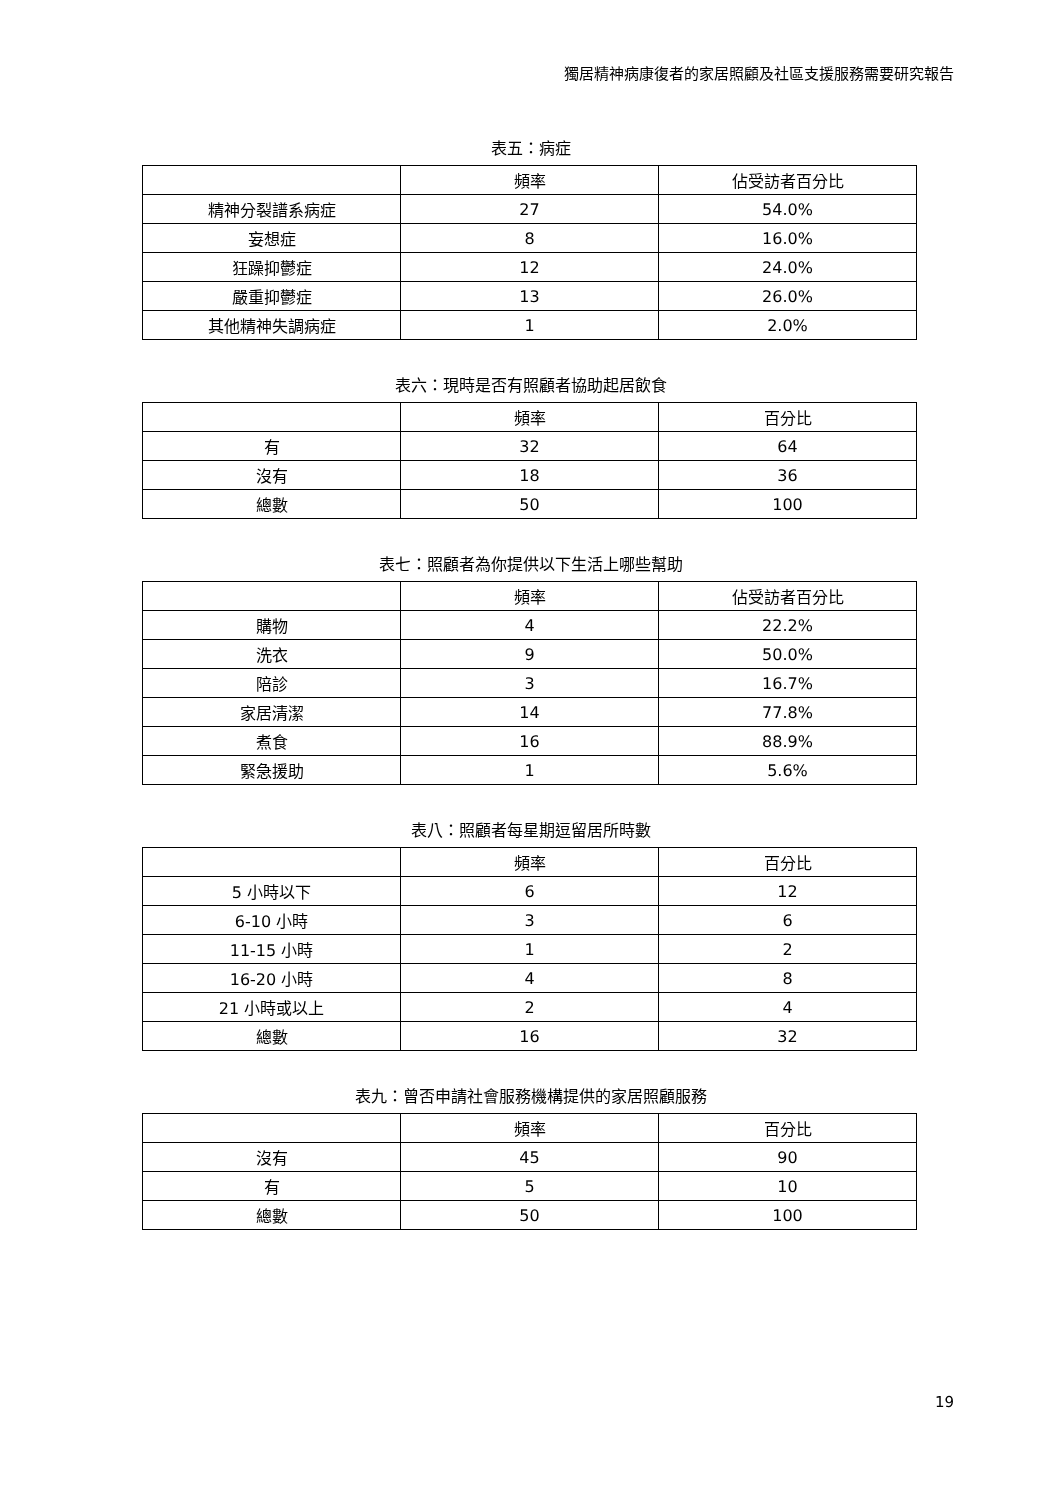獨居精神病康復者的家居照顧及社區支援服務需要研究報告
表五：病症
| | 頻率 | 佔受訪者百分比 |
| --- | --- | --- |
| 精神分裂譜系病症 | 27 | 54.0% |
| 妄想症 | 8 | 16.0% |
| 狂躁抑鬱症 | 12 | 24.0% |
| 嚴重抑鬱症 | 13 | 26.0% |
| 其他精神失調病症 | 1 | 2.0% |
表六：現時是否有照顧者協助起居飲食
| | 頻率 | 百分比 |
| --- | --- | --- |
| 有 | 32 | 64 |
| 沒有 | 18 | 36 |
| 總數 | 50 | 100 |
表七：照顧者為你提供以下生活上哪些幫助
| | 頻率 | 佔受訪者百分比 |
| --- | --- | --- |
| 購物 | 4 | 22.2% |
| 洗衣 | 9 | 50.0% |
| 陪診 | 3 | 16.7% |
| 家居清潔 | 14 | 77.8% |
| 煮食 | 16 | 88.9% |
| 緊急援助 | 1 | 5.6% |
表八：照顧者每星期逗留居所時數
| | 頻率 | 百分比 |
| --- | --- | --- |
| 5 小時以下 | 6 | 12 |
| 6-10 小時 | 3 | 6 |
| 11-15 小時 | 1 | 2 |
| 16-20 小時 | 4 | 8 |
| 21 小時或以上 | 2 | 4 |
| 總數 | 16 | 32 |
表九：曾否申請社會服務機構提供的家居照顧服務
| | 頻率 | 百分比 |
| --- | --- | --- |
| 沒有 | 45 | 90 |
| 有 | 5 | 10 |
| 總數 | 50 | 100 |
19